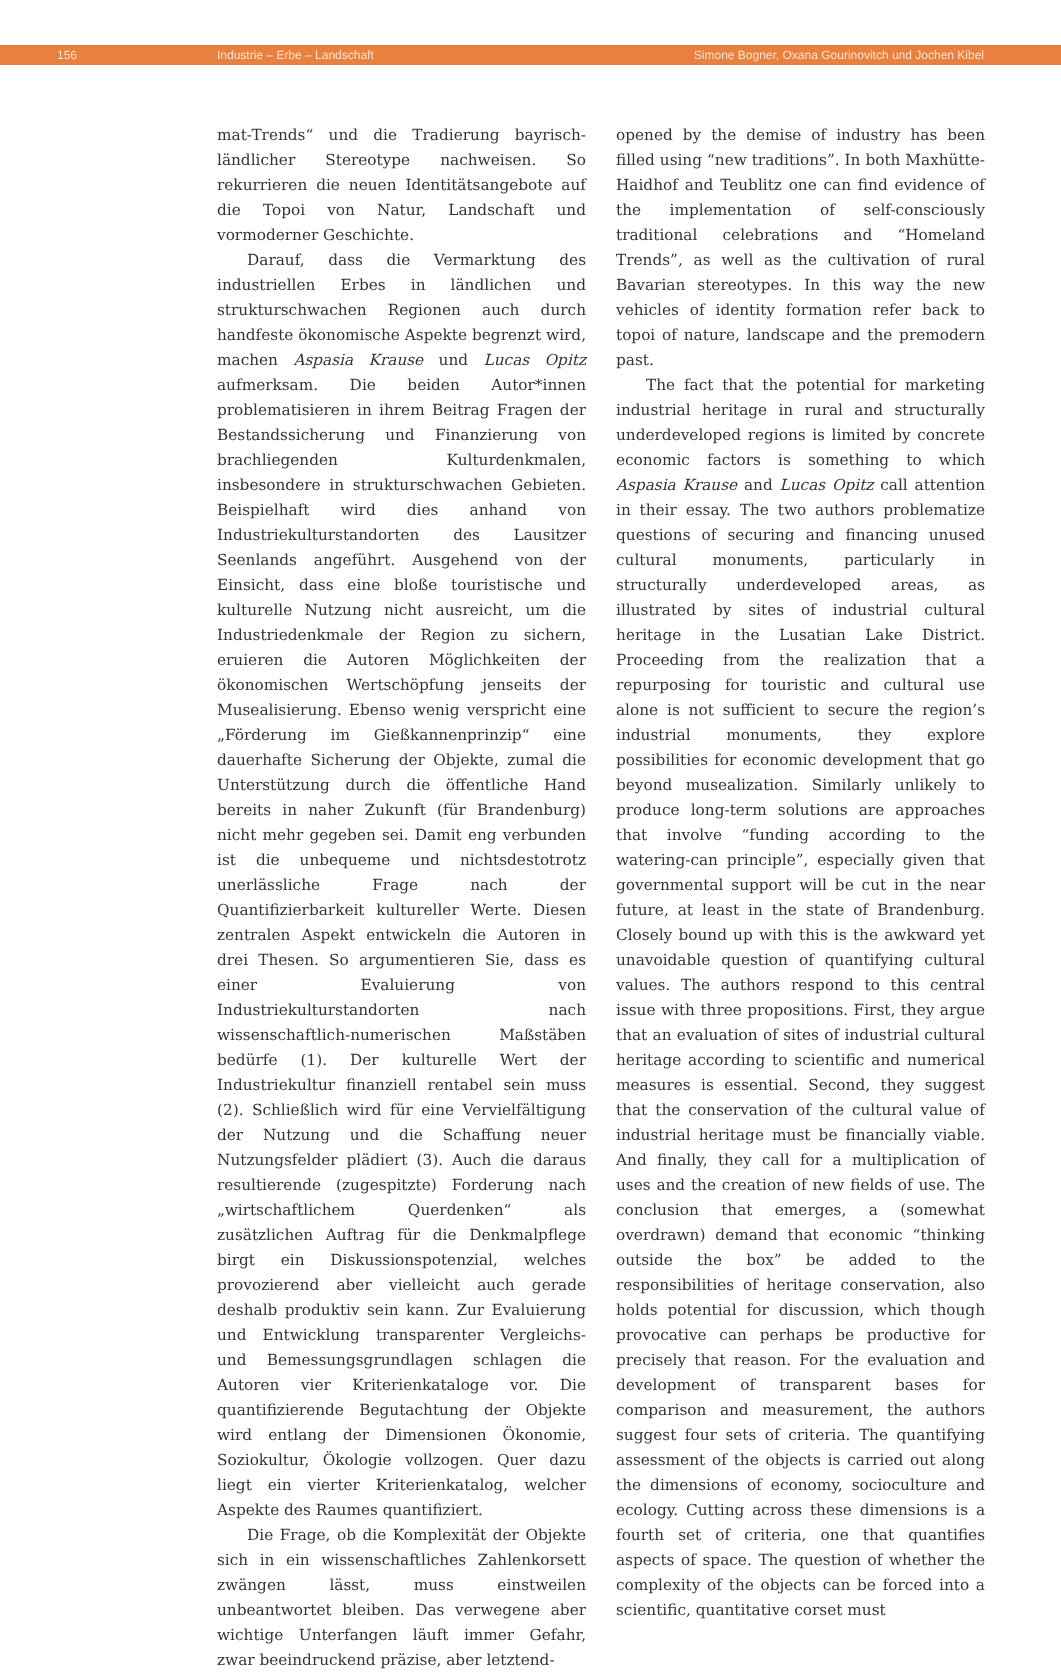156 Industrie – Erbe – Landschaft Simone Bogner, Oxana Gourinovitch und Jochen Kibel
mat-Trends“ und die Tradierung bayrisch-ländlicher Stereotype nachweisen. So rekurrieren die neuen Identitätsangebote auf die Topoi von Natur, Landschaft und vormoderner Geschichte.
Darauf, dass die Vermarktung des industriellen Erbes in ländlichen und strukturschwachen Regionen auch durch handfeste ökonomische Aspekte begrenzt wird, machen Aspasia Krause und Lucas Opitz aufmerksam. Die beiden Autor*innen problematisieren in ihrem Beitrag Fragen der Bestandssicherung und Finanzierung von brachliegenden Kulturdenkmalen, insbesondere in strukturschwachen Gebieten. Beispielhaft wird dies anhand von Industriekulturstandorten des Lausitzer Seenlands angeführt. Ausgehend von der Einsicht, dass eine bloße touristische und kulturelle Nutzung nicht ausreicht, um die Industriedenkmale der Region zu sichern, eruieren die Autoren Möglichkeiten der ökonomischen Wertschöpfung jenseits der Musealisierung. Ebenso wenig verspricht eine „Förderung im Gießkannenprinzip“ eine dauerhafte Sicherung der Objekte, zumal die Unterstützung durch die öffentliche Hand bereits in naher Zukunft (für Brandenburg) nicht mehr gegeben sei. Damit eng verbunden ist die unbequeme und nichtsdestotrotz unerlässliche Frage nach der Quantifizierbarkeit kultureller Werte. Diesen zentralen Aspekt entwickeln die Autoren in drei Thesen. So argumentieren Sie, dass es einer Evaluierung von Industriekulturstandorten nach wissenschaftlich-numerischen Maßstäben bedürfe (1). Der kulturelle Wert der Industriekultur finanziell rentabel sein muss (2). Schließlich wird für eine Vervielfältigung der Nutzung und die Schaffung neuer Nutzungsfelder plädiert (3). Auch die daraus resultierende (zugespitzte) Forderung nach „wirtschaftlichem Querdenken“ als zusätzlichen Auftrag für die Denkmalpflege birgt ein Diskussionspotenzial, welches provozierend aber vielleicht auch gerade deshalb produktiv sein kann. Zur Evaluierung und Entwicklung transparenter Vergleichs- und Bemessungsgrundlagen schlagen die Autoren vier Kriterienkataloge vor. Die quantifizierende Begutachtung der Objekte wird entlang der Dimensionen Ökonomie, Soziokultur, Ökologie vollzogen. Quer dazu liegt ein vierter Kriterienkatalog, welcher Aspekte des Raumes quantifiziert.
Die Frage, ob die Komplexität der Objekte sich in ein wissenschaftliches Zahlenkorsett zwängen lässt, muss einstweilen unbeantwortet bleiben. Das verwegene aber wichtige Unterfangen läuft immer Gefahr, zwar beeindruckend präzise, aber letztend-
opened by the demise of industry has been filled using “new traditions”. In both Maxhütte-Haidhof and Teublitz one can find evidence of the implementation of self-consciously traditional celebrations and “Homeland Trends”, as well as the cultivation of rural Bavarian stereotypes. In this way the new vehicles of identity formation refer back to topoi of nature, landscape and the premodern past.
The fact that the potential for marketing industrial heritage in rural and structurally underdeveloped regions is limited by concrete economic factors is something to which Aspasia Krause and Lucas Opitz call attention in their essay. The two authors problematize questions of securing and financing unused cultural monuments, particularly in structurally underdeveloped areas, as illustrated by sites of industrial cultural heritage in the Lusatian Lake District. Proceeding from the realization that a repurposing for touristic and cultural use alone is not sufficient to secure the region’s industrial monuments, they explore possibilities for economic development that go beyond musealization. Similarly unlikely to produce long-term solutions are approaches that involve “funding according to the watering-can principle”, especially given that governmental support will be cut in the near future, at least in the state of Brandenburg. Closely bound up with this is the awkward yet unavoidable question of quantifying cultural values. The authors respond to this central issue with three propositions. First, they argue that an evaluation of sites of industrial cultural heritage according to scientific and numerical measures is essential. Second, they suggest that the conservation of the cultural value of industrial heritage must be financially viable. And finally, they call for a multiplication of uses and the creation of new fields of use. The conclusion that emerges, a (somewhat overdrawn) demand that economic “thinking outside the box” be added to the responsibilities of heritage conservation, also holds potential for discussion, which though provocative can perhaps be productive for precisely that reason. For the evaluation and development of transparent bases for comparison and measurement, the authors suggest four sets of criteria. The quantifying assessment of the objects is carried out along the dimensions of economy, socioculture and ecology. Cutting across these dimensions is a fourth set of criteria, one that quantifies aspects of space. The question of whether the complexity of the objects can be forced into a scientific, quantitative corset must